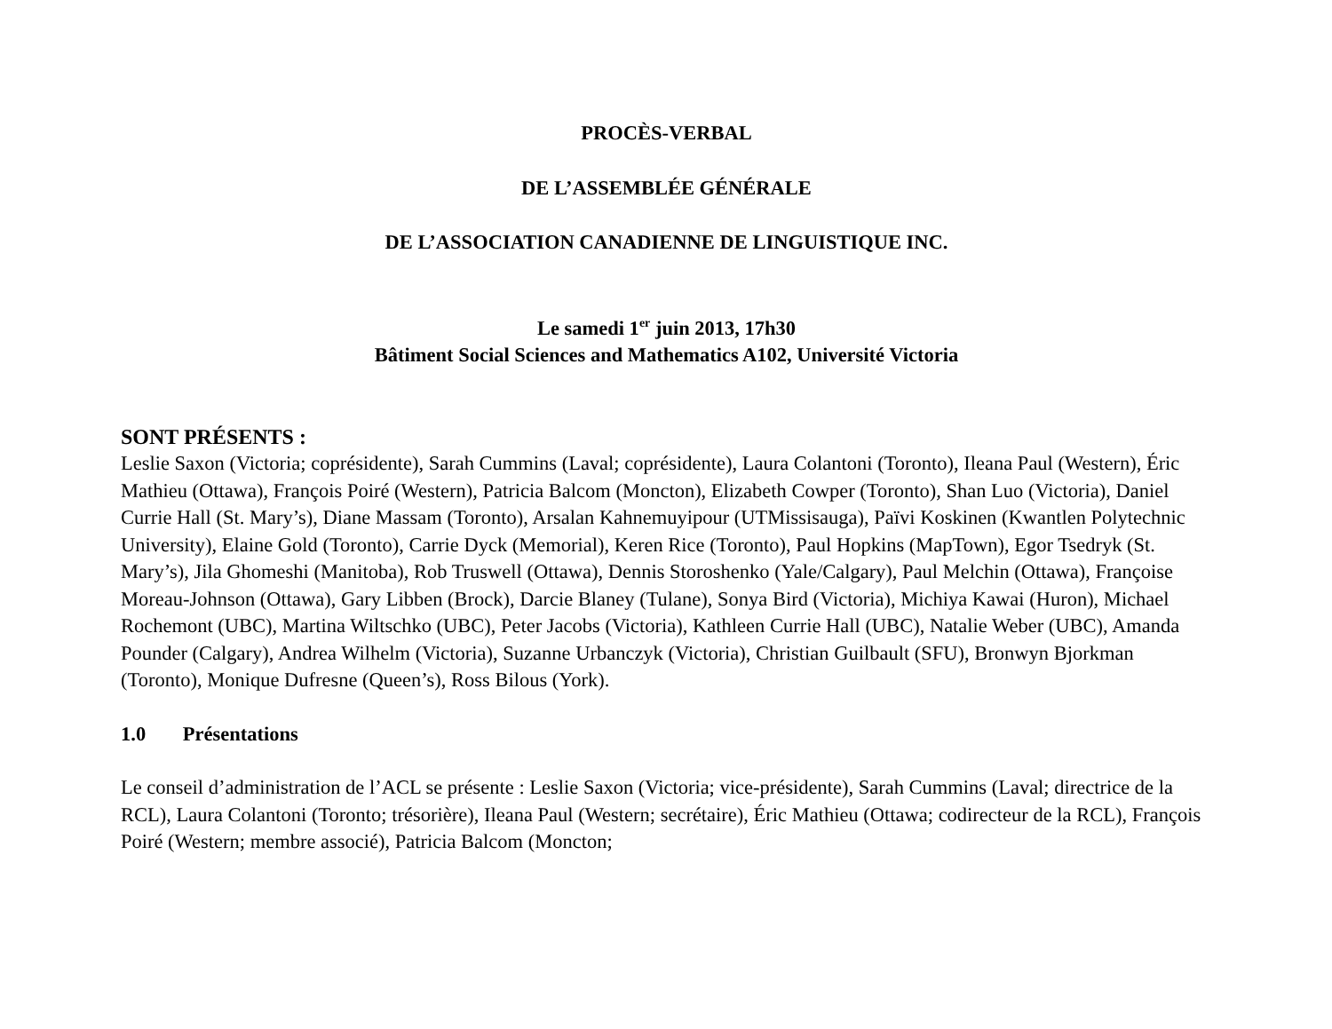PROCÈS-VERBAL
DE L’ASSEMBLÉE GÉNÉRALE
DE L’ASSOCIATION CANADIENNE DE LINGUISTIQUE INC.
Le samedi 1<sup>er</sup> juin 2013, 17h30
Bâtiment Social Sciences and Mathematics A102, Université Victoria
SONT PRÉSENTS :
Leslie Saxon (Victoria; coprésidente), Sarah Cummins (Laval; coprésidente), Laura Colantoni (Toronto), Ileana Paul (Western), Éric Mathieu (Ottawa), François Poiré (Western), Patricia Balcom (Moncton), Elizabeth Cowper (Toronto), Shan Luo (Victoria), Daniel Currie Hall (St. Mary’s), Diane Massam (Toronto), Arsalan Kahnemuyipour (UTMissisauga), Païvi Koskinen (Kwantlen Polytechnic University), Elaine Gold (Toronto), Carrie Dyck (Memorial), Keren Rice (Toronto), Paul Hopkins (MapTown), Egor Tsedryk (St. Mary’s), Jila Ghomeshi (Manitoba), Rob Truswell (Ottawa), Dennis Storoshenko (Yale/Calgary), Paul Melchin (Ottawa), Françoise Moreau-Johnson (Ottawa), Gary Libben (Brock), Darcie Blaney (Tulane), Sonya Bird (Victoria), Michiya Kawai (Huron), Michael Rochemont (UBC), Martina Wiltschko (UBC), Peter Jacobs (Victoria), Kathleen Currie Hall (UBC), Natalie Weber (UBC), Amanda Pounder (Calgary), Andrea Wilhelm (Victoria), Suzanne Urbanczyk (Victoria), Christian Guilbault (SFU), Bronwyn Bjorkman (Toronto), Monique Dufresne (Queen’s), Ross Bilous (York).
1.0 Présentations
Le conseil d’administration de l’ACL se présente : Leslie Saxon (Victoria; vice-présidente), Sarah Cummins (Laval; directrice de la RCL), Laura Colantoni (Toronto; trésorière), Ileana Paul (Western; secrétaire), Éric Mathieu (Ottawa; codirecteur de la RCL), François Poiré (Western; membre associé), Patricia Balcom (Moncton;